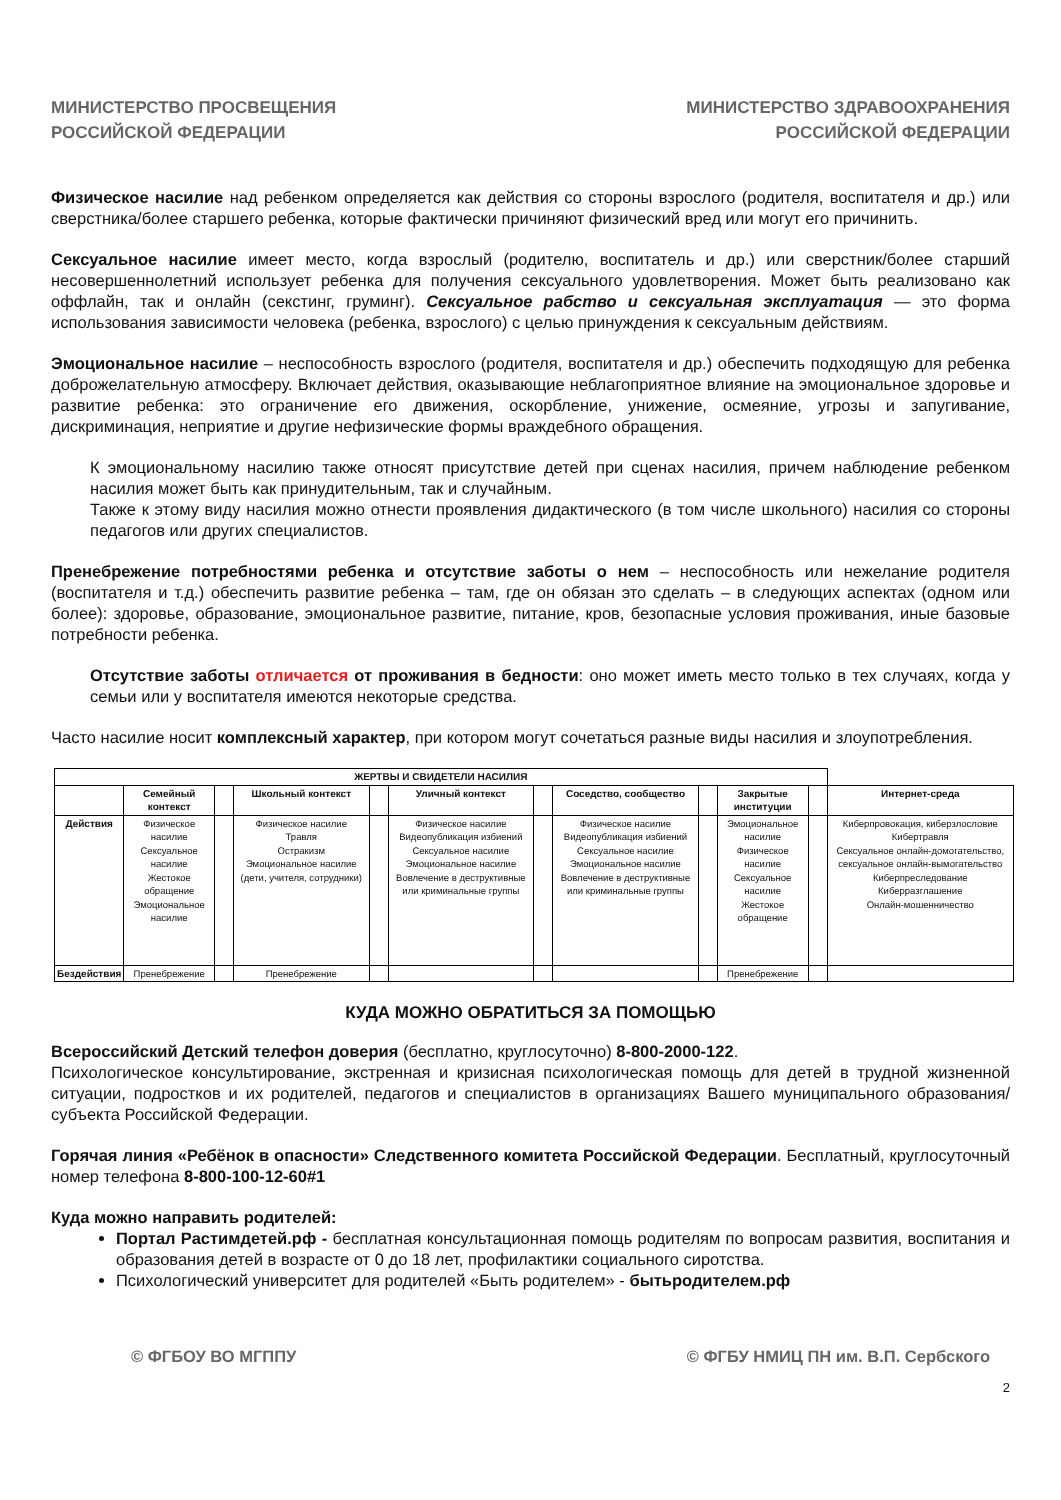МИНИСТЕРСТВО ПРОСВЕЩЕНИЯ
РОССИЙСКОЙ ФЕДЕРАЦИИ
МИНИСТЕРСТВО ЗДРАВООХРАНЕНИЯ
РОССИЙСКОЙ ФЕДЕРАЦИИ
Физическое насилие над ребенком определяется как действия со стороны взрослого (родителя, воспитателя и др.) или сверстника/более старшего ребенка, которые фактически причиняют физический вред или могут его причинить.
Сексуальное насилие имеет место, когда взрослый (родителю, воспитатель и др.) или сверстник/более старший несовершеннолетний использует ребенка для получения сексуального удовлетворения. Может быть реализовано как оффлайн, так и онлайн (секстинг, груминг). Сексуальное рабство и сексуальная эксплуатация — это форма использования зависимости человека (ребенка, взрослого) с целью принуждения к сексуальным действиям.
Эмоциональное насилие – неспособность взрослого (родителя, воспитателя и др.) обеспечить подходящую для ребенка доброжелательную атмосферу. Включает действия, оказывающие неблагоприятное влияние на эмоциональное здоровье и развитие ребенка: это ограничение его движения, оскорбление, унижение, осмеяние, угрозы и запугивание, дискриминация, неприятие и другие нефизические формы враждебного обращения.
К эмоциональному насилию также относят присутствие детей при сценах насилия, причем наблюдение ребенком насилия может быть как принудительным, так и случайным.
Также к этому виду насилия можно отнести проявления дидактического (в том числе школьного) насилия со стороны педагогов или других специалистов.
Пренебрежение потребностями ребенка и отсутствие заботы о нем – неспособность или нежелание родителя (воспитателя и т.д.) обеспечить развитие ребенка – там, где он обязан это сделать – в следующих аспектах (одном или более): здоровье, образование, эмоциональное развитие, питание, кров, безопасные условия проживания, иные базовые потребности ребенка.
Отсутствие заботы отличается от проживания в бедности: оно может иметь место только в тех случаях, когда у семьи или у воспитателя имеются некоторые средства.
Часто насилие носит комплексный характер, при котором могут сочетаться разные виды насилия и злоупотребления.
| ЖЕРТВЫ И СВИДЕТЕЛИ НАСИЛИЯ | | | | | | | | | | | |
| --- | --- | --- | --- | --- | --- | --- | --- | --- | --- | --- | --- |
| | Семейный контекст | | Школьный контекст | | Уличный контекст | | Соседство, сообщество | | Закрытые институции | | Интернет-среда |
| Действия | Физическое насилие Сексуальное насилие Жестокое обращение Эмоциональное насилие | | Физическое насилие Травля Остракизм Эмоциональное насилие (дети, учителя, сотрудники) | | Физическое насилие Видеопубликация избиений Сексуальное насилие Эмоциональное насилие Вовлечение в деструктивные или криминальные группы | | Физическое насилие Видеопубликация избиений Сексуальное насилие Эмоциональное насилие Вовлечение в деструктивные или криминальные группы | | Эмоциональное насилие Физическое насилие Сексуальное насилие Жестокое обращение | | Киберпровокация, киберзлословие Кибертравля Сексуальное онлайн-домогательство, сексуальное онлайн-вымогательство Киберпреследование Киберразглашение Онлайн-мошенничество |
| Бездействия | Пренебрежение | | Пренебрежение | | | | | | Пренебрежение | | |
КУДА МОЖНО ОБРАТИТЬСЯ ЗА ПОМОЩЬЮ
Всероссийский Детский телефон доверия (бесплатно, круглосуточно) 8-800-2000-122.
Психологическое консультирование, экстренная и кризисная психологическая помощь для детей в трудной жизненной ситуации, подростков и их родителей, педагогов и специалистов в организациях Вашего муниципального образования/субъекта Российской Федерации.
Горячая линия «Ребёнок в опасности» Следственного комитета Российской Федерации. Бесплатный, круглосуточный номер телефона 8-800-100-12-60#1
Куда можно направить родителей:
Портал Растимдетей.рф - бесплатная консультационная помощь родителям по вопросам развития, воспитания и образования детей в возрасте от 0 до 18 лет, профилактики социального сиротства.
Психологический университет для родителей «Быть родителем» - бытьродителем.рф
© ФГБОУ ВО МГППУ © ФГБУ НМИЦ ПН им. В.П. Сербского
2